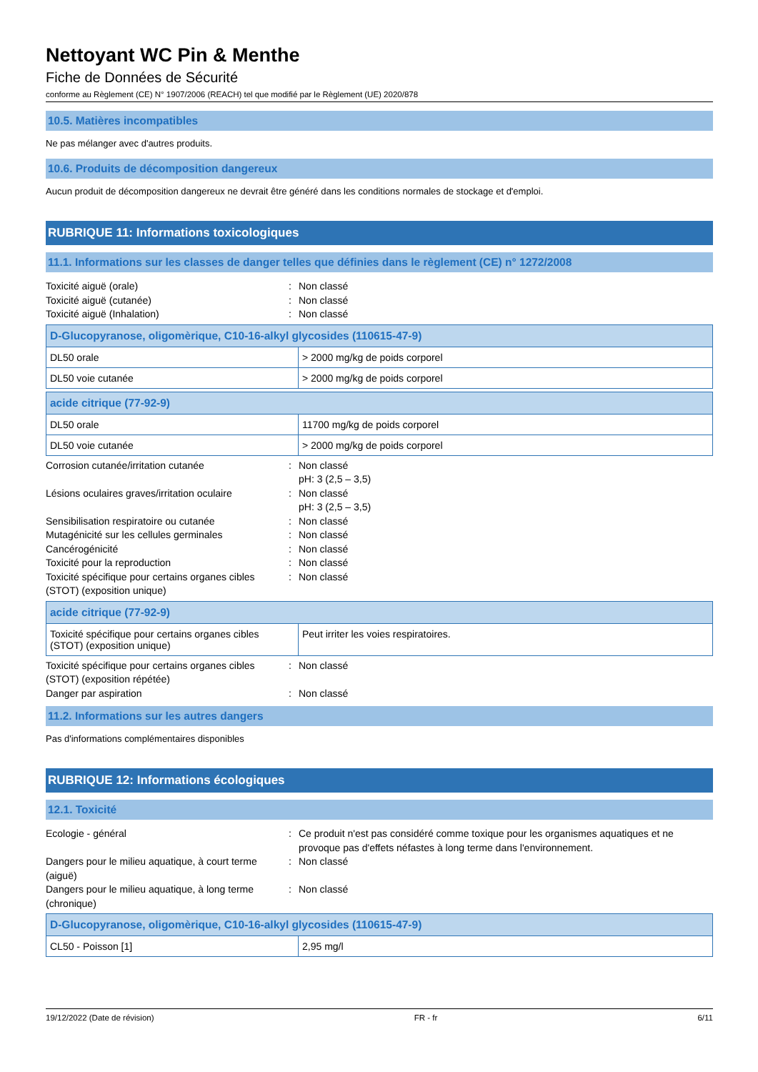Nettoyant WC Pin & Menthe
Fiche de Données de Sécurité
conforme au Règlement (CE) N° 1907/2006 (REACH) tel que modifié par le Règlement (UE) 2020/878
10.5. Matières incompatibles
Ne pas mélanger avec d'autres produits.
10.6. Produits de décomposition dangereux
Aucun produit de décomposition dangereux ne devrait être généré dans les conditions normales de stockage et d'emploi.
RUBRIQUE 11: Informations toxicologiques
11.1. Informations sur les classes de danger telles que définies dans le règlement (CE) n° 1272/2008
Toxicité aiguë (orale): Non classé Toxicité aiguë (cutanée): Non classé Toxicité aiguë (Inhalation): Non classé
| D-Glucopyranose, oligomèrique, C10-16-alkyl glycosides (110615-47-9) | |
| --- | --- |
| DL50 orale | > 2000 mg/kg de poids corporel |
| DL50 voie cutanée | > 2000 mg/kg de poids corporel |
| acide citrique (77-92-9) | |
| --- | --- |
| DL50 orale | 11700 mg/kg de poids corporel |
| DL50 voie cutanée | > 2000 mg/kg de poids corporel |
Corrosion cutanée/irritation cutanée: Non classé
pH: 3 (2,5 – 3,5) Lésions oculaires graves/irritation oculaire: Non classé
pH: 3 (2,5 – 3,5) Sensibilisation respiratoire ou cutanée: Non classé Mutagénicité sur les cellules germinales: Non classé Cancérogénicité: Non classé Toxicité pour la reproduction: Non classé Toxicité spécifique pour certains organes cibles (STOT) (exposition unique): Non classé
| acide citrique (77-92-9) | |
| --- | --- |
| Toxicité spécifique pour certains organes cibles (STOT) (exposition unique) | Peut irriter les voies respiratoires. |
Toxicité spécifique pour certains organes cibles (STOT) (exposition répétée): Non classé Danger par aspiration: Non classé
11.2. Informations sur les autres dangers
Pas d'informations complémentaires disponibles
RUBRIQUE 12: Informations écologiques
12.1. Toxicité
Ecologie - général: Ce produit n'est pas considéré comme toxique pour les organismes aquatiques et ne provoque pas d'effets néfastes à long terme dans l'environnement. Dangers pour le milieu aquatique, à court terme (aiguë): Non classé Dangers pour le milieu aquatique, à long terme (chronique): Non classé
| D-Glucopyranose, oligomèrique, C10-16-alkyl glycosides (110615-47-9) | |
| --- | --- |
| CL50 - Poisson [1] | 2,95 mg/l |
19/12/2022 (Date de révision) FR - fr 6/11